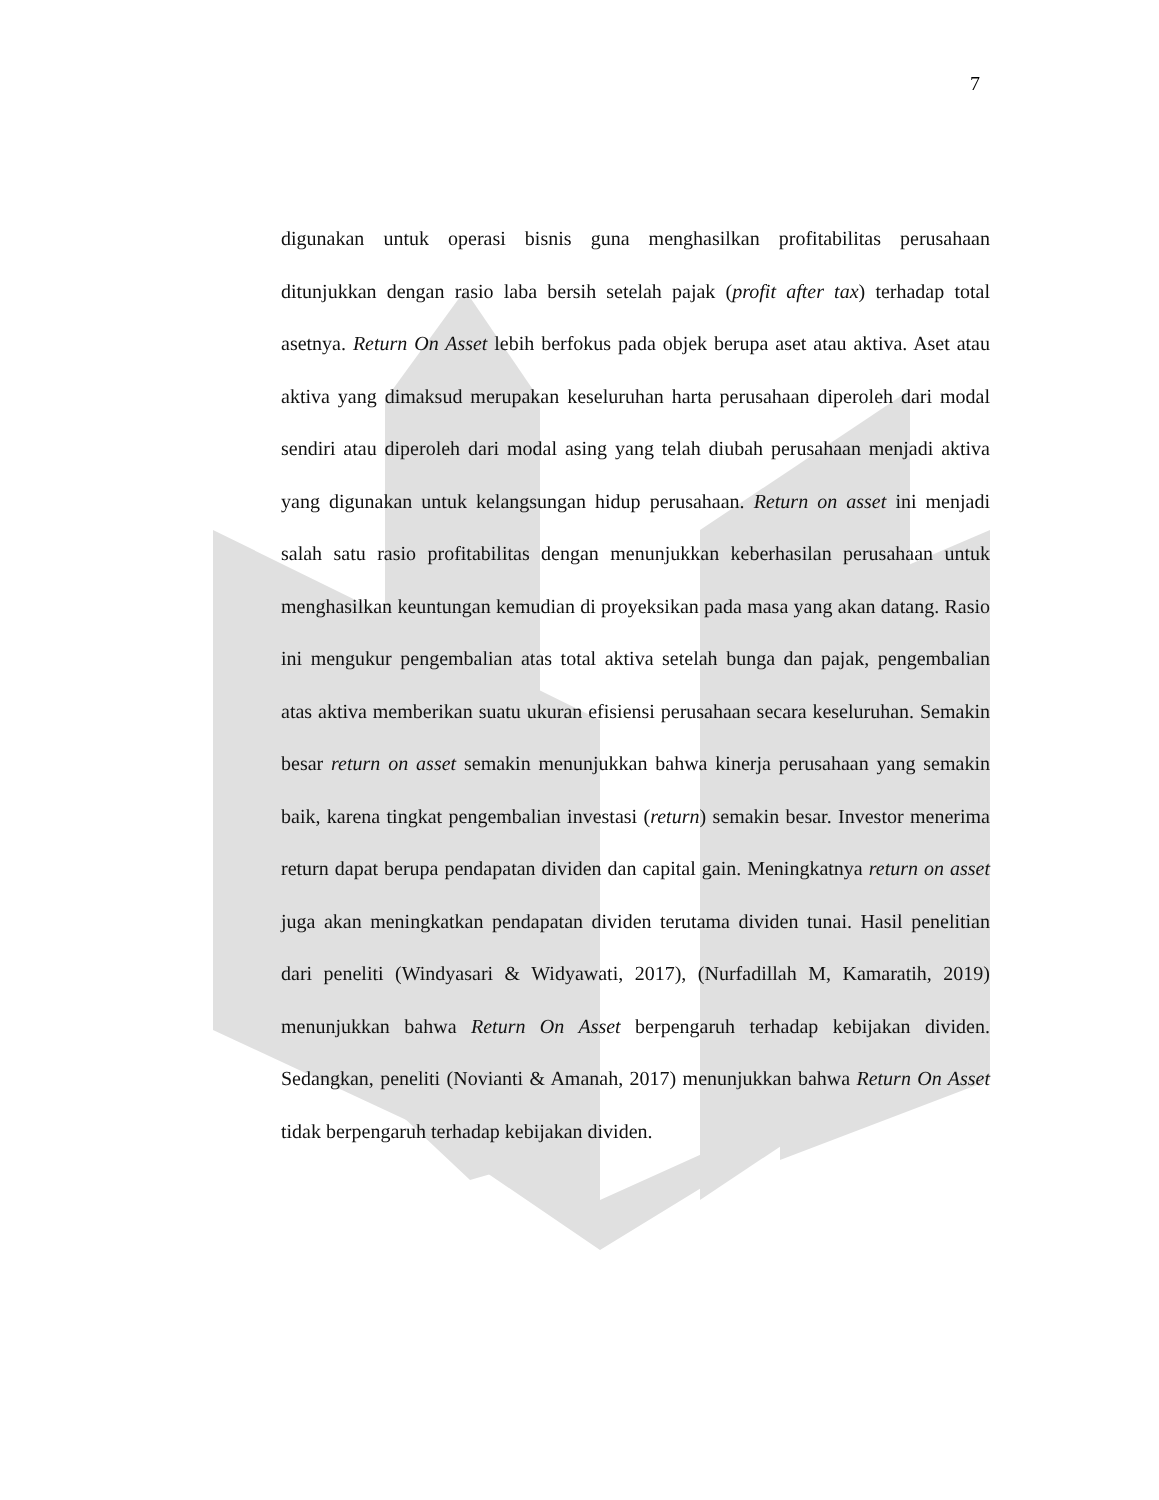7
digunakan untuk operasi bisnis guna menghasilkan profitabilitas perusahaan ditunjukkan dengan rasio laba bersih setelah pajak (profit after tax) terhadap total asetnya. Return On Asset lebih berfokus pada objek berupa aset atau aktiva. Aset atau aktiva yang dimaksud merupakan keseluruhan harta perusahaan diperoleh dari modal sendiri atau diperoleh dari modal asing yang telah diubah perusahaan menjadi aktiva yang digunakan untuk kelangsungan hidup perusahaan. Return on asset ini menjadi salah satu rasio profitabilitas dengan menunjukkan keberhasilan perusahaan untuk menghasilkan keuntungan kemudian di proyeksikan pada masa yang akan datang. Rasio ini mengukur pengembalian atas total aktiva setelah bunga dan pajak, pengembalian atas aktiva memberikan suatu ukuran efisiensi perusahaan secara keseluruhan. Semakin besar return on asset semakin menunjukkan bahwa kinerja perusahaan yang semakin baik, karena tingkat pengembalian investasi (return) semakin besar. Investor menerima return dapat berupa pendapatan dividen dan capital gain. Meningkatnya return on asset juga akan meningkatkan pendapatan dividen terutama dividen tunai. Hasil penelitian dari peneliti (Windyasari & Widyawati, 2017), (Nurfadillah M, Kamaratih, 2019) menunjukkan bahwa Return On Asset berpengaruh terhadap kebijakan dividen. Sedangkan, peneliti (Novianti & Amanah, 2017) menunjukkan bahwa Return On Asset tidak berpengaruh terhadap kebijakan dividen.